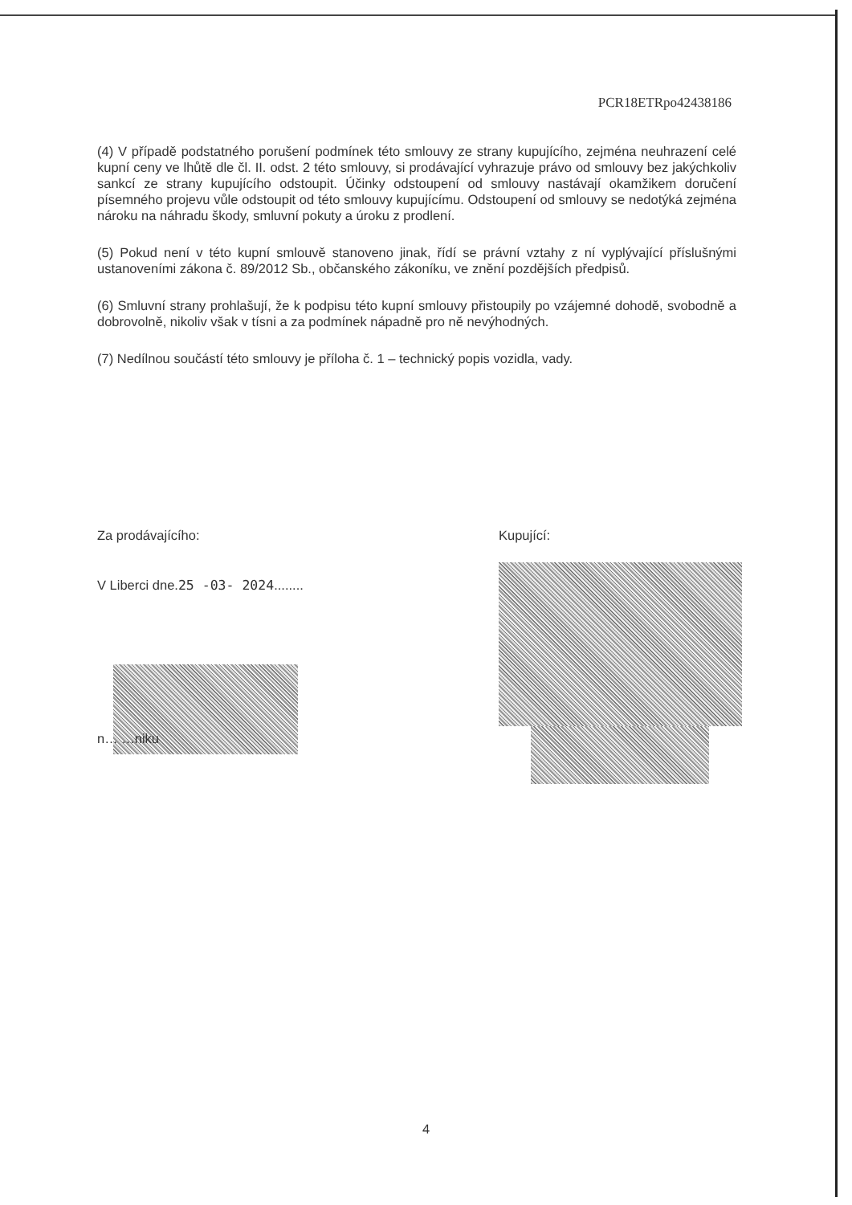PCR18ETRpo42438186
(4) V případě podstatného porušení podmínek této smlouvy ze strany kupujícího, zejména neuhrazení celé kupní ceny ve lhůtě dle čl. II. odst. 2 této smlouvy, si prodávající vyhrazuje právo od smlouvy bez jakýchkoliv sankcí ze strany kupujícího odstoupit. Účinky odstoupení od smlouvy nastávají okamžikem doručení písemného projevu vůle odstoupit od této smlouvy kupujícímu. Odstoupení od smlouvy se nedotýká zejména nároku na náhradu škody, smluvní pokuty a úroku z prodlení.
(5) Pokud není v této kupní smlouvě stanoveno jinak, řídí se právní vztahy z ní vyplývající příslušnými ustanoveními zákona č. 89/2012 Sb., občanského zákoníku, ve znění pozdějších předpisů.
(6) Smluvní strany prohlašují, že k podpisu této kupní smlouvy přistoupily po vzájemné dohodě, svobodně a dobrovolně, nikoliv však v tísni a za podmínek nápadně pro ně nevýhodných.
(7) Nedílnou součástí této smlouvy je příloha č. 1 – technický popis vozidla, vady.
Za prodávajícího:
V Liberci dne.25 -03- 2024........
n… …niku
Kupující:
4